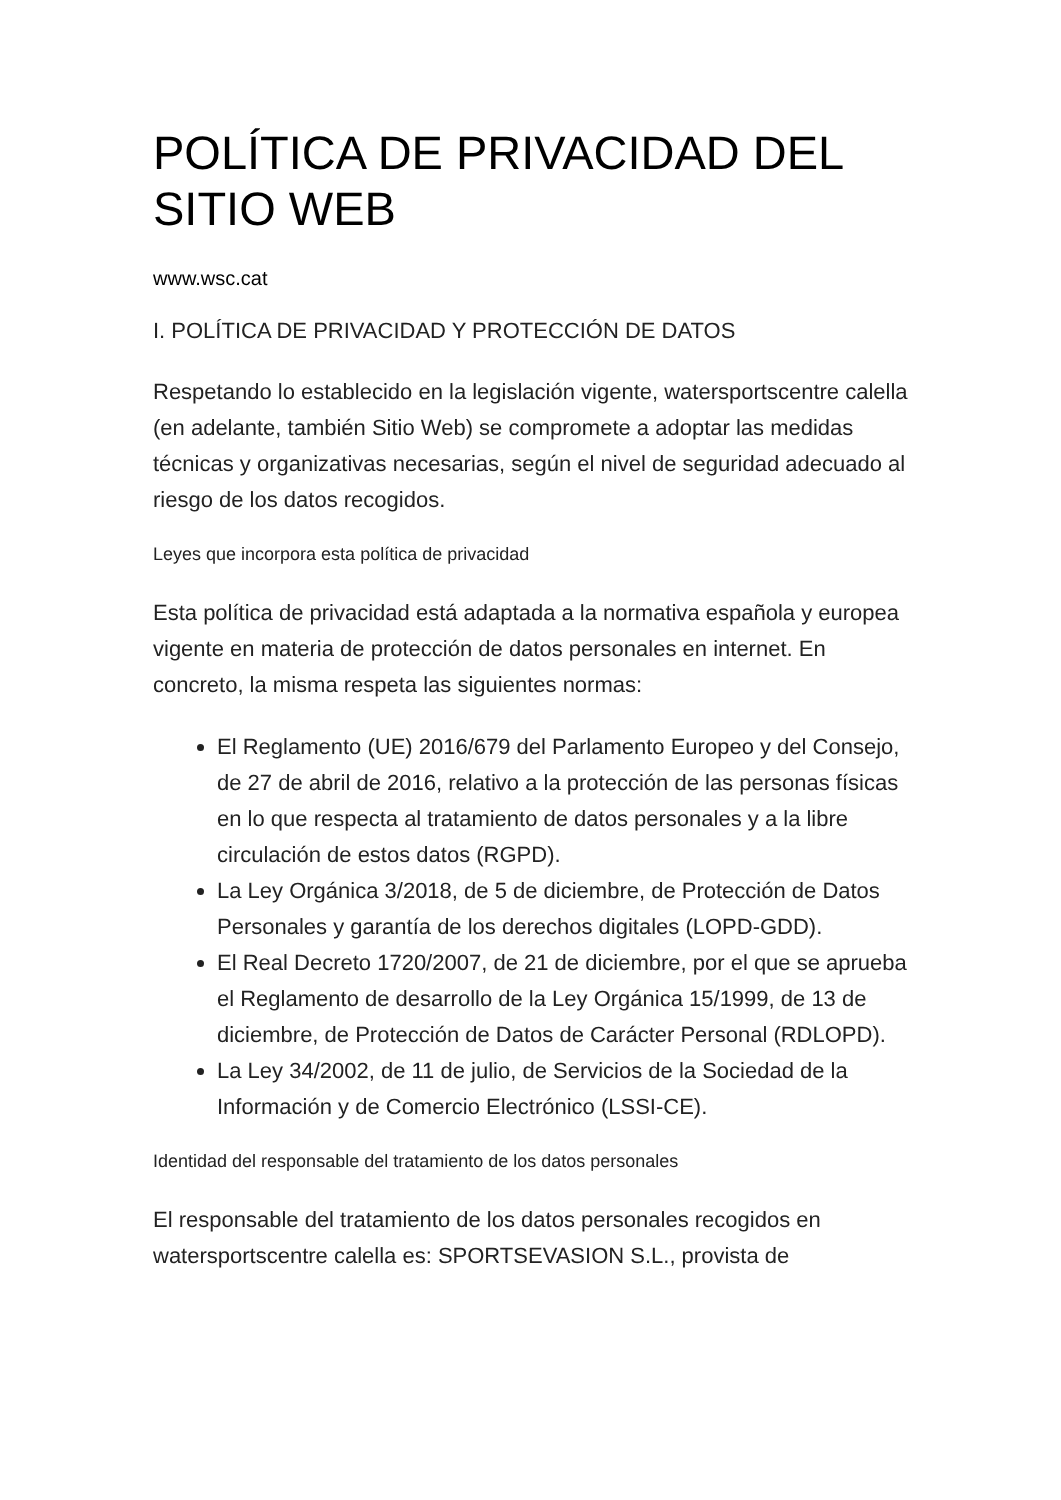POLÍTICA DE PRIVACIDAD DEL SITIO WEB
www.wsc.cat
I. POLÍTICA DE PRIVACIDAD Y PROTECCIÓN DE DATOS
Respetando lo establecido en la legislación vigente, watersportscentre calella (en adelante, también Sitio Web) se compromete a adoptar las medidas técnicas y organizativas necesarias, según el nivel de seguridad adecuado al riesgo de los datos recogidos.
Leyes que incorpora esta política de privacidad
Esta política de privacidad está adaptada a la normativa española y europea vigente en materia de protección de datos personales en internet. En concreto, la misma respeta las siguientes normas:
El Reglamento (UE) 2016/679 del Parlamento Europeo y del Consejo, de 27 de abril de 2016, relativo a la protección de las personas físicas en lo que respecta al tratamiento de datos personales y a la libre circulación de estos datos (RGPD).
La Ley Orgánica 3/2018, de 5 de diciembre, de Protección de Datos Personales y garantía de los derechos digitales (LOPD-GDD).
El Real Decreto 1720/2007, de 21 de diciembre, por el que se aprueba el Reglamento de desarrollo de la Ley Orgánica 15/1999, de 13 de diciembre, de Protección de Datos de Carácter Personal (RDLOPD).
La Ley 34/2002, de 11 de julio, de Servicios de la Sociedad de la Información y de Comercio Electrónico (LSSI-CE).
Identidad del responsable del tratamiento de los datos personales
El responsable del tratamiento de los datos personales recogidos en watersportscentre calella es: SPORTSEVASION S.L., provista de